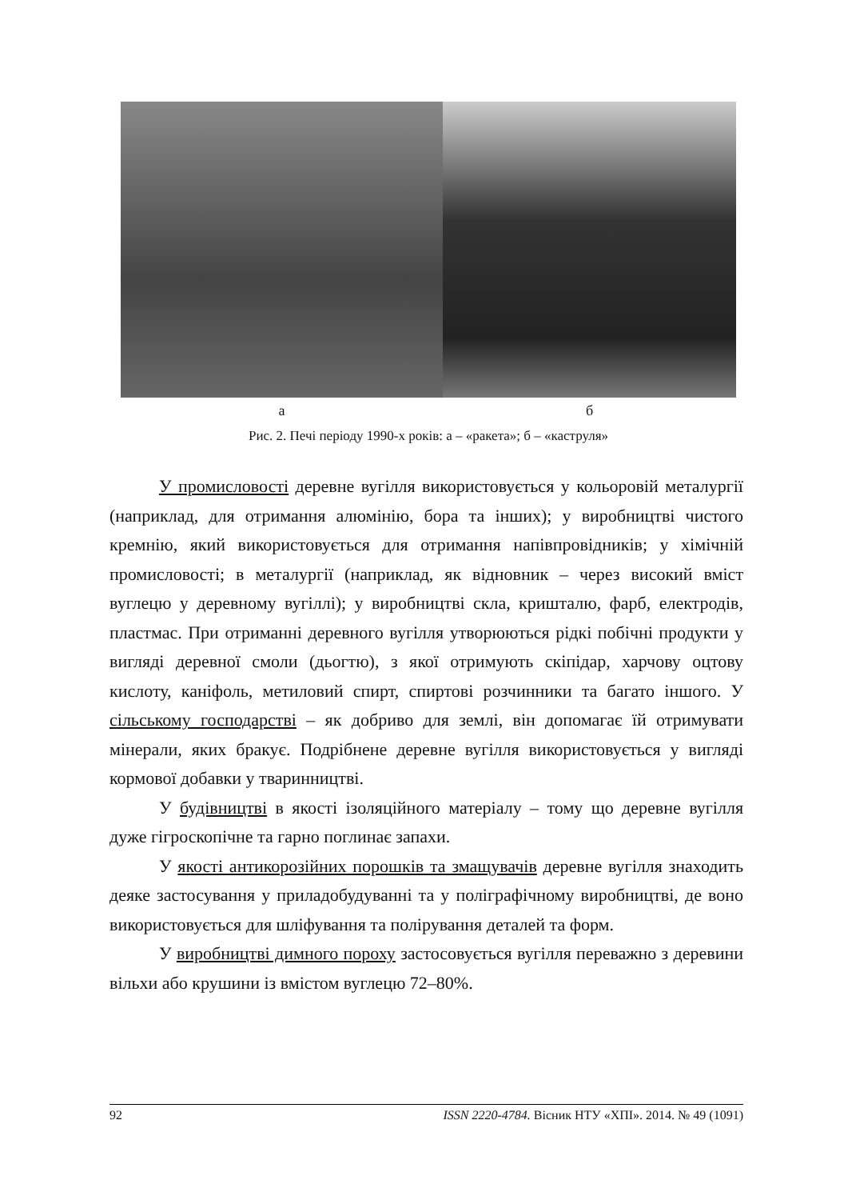а б
Рис. 2. Печі періоду 1990-х років: а – «ракета»; б – «каструля»
У промисловості деревне вугілля використовується у кольоровій металургії (наприклад, для отримання алюмінію, бора та інших); у виробництві чистого кремнію, який використовується для отримання напівпровідників; у хімічній промисловості; в металургії (наприклад, як відновник – через високий вміст вуглецю у деревному вугіллі); у виробництві скла, кришталю, фарб, електродів, пластмас. При отриманні деревного вугілля утворюються рідкі побічні продукти у вигляді деревної смоли (дьогтю), з якої отримують скіпідар, харчову оцтову кислоту, каніфоль, метиловий спирт, спиртові розчинники та багато іншого. У сільському господарстві – як добриво для землі, він допомагає їй отримувати мінерали, яких бракує. Подрібнене деревне вугілля використовується у вигляді кормової добавки у тваринництві.
У будівництві в якості ізоляційного матеріалу – тому що деревне вугілля дуже гігроскопічне та гарно поглинає запахи.
У якості антикорозійних порошків та змащувачів деревне вугілля знаходить деяке застосування у приладобудуванні та у поліграфічному виробництві, де воно використовується для шліфування та полірування деталей та форм.
У виробництві димного пороху застосовується вугілля переважно з деревини вільхи або крушини із вмістом вуглецю 72–80%.
92 ISSN 2220-4784. Вісник НТУ «ХПІ». 2014. № 49 (1091)